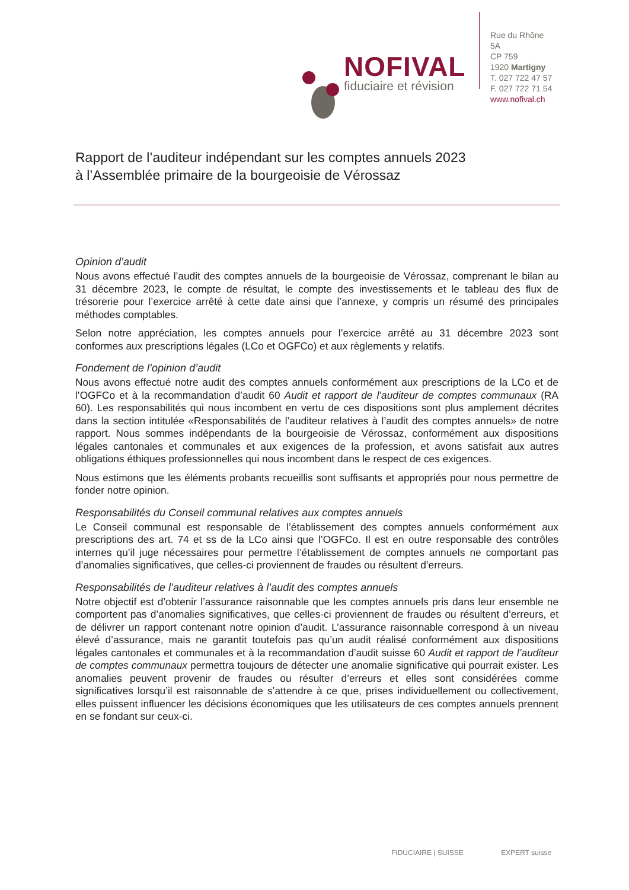NOFIVAL
fiduciaire et révision
Rue du Rhône 5A
CP 759
1920 Martigny
T. 027 722 47 57
F. 027 722 71 54
www.nofival.ch
Rapport de l’auditeur indépendant sur les comptes annuels 2023
à l’Assemblée primaire de la bourgeoisie de Vérossaz
Opinion d’audit
Nous avons effectué l’audit des comptes annuels de la bourgeoisie de Vérossaz, comprenant le bilan au 31 décembre 2023, le compte de résultat, le compte des investissements et le tableau des flux de trésorerie pour l’exercice arrêté à cette date ainsi que l’annexe, y compris un résumé des principales méthodes comptables.
Selon notre appréciation, les comptes annuels pour l’exercice arrêté au 31 décembre 2023 sont conformes aux prescriptions légales (LCo et OGFCo) et aux règlements y relatifs.
Fondement de l’opinion d’audit
Nous avons effectué notre audit des comptes annuels conformément aux prescriptions de la LCo et de l’OGFCo et à la recommandation d’audit 60 Audit et rapport de l’auditeur de comptes communaux (RA 60). Les responsabilités qui nous incombent en vertu de ces dispositions sont plus amplement décrites dans la section intitulée «Responsabilités de l’auditeur relatives à l’audit des comptes annuels» de notre rapport. Nous sommes indépendants de la bourgeoisie de Vérossaz, conformément aux dispositions légales cantonales et communales et aux exigences de la profession, et avons satisfait aux autres obligations éthiques professionnelles qui nous incombent dans le respect de ces exigences.
Nous estimons que les éléments probants recueillis sont suffisants et appropriés pour nous permettre de fonder notre opinion.
Responsabilités du Conseil communal relatives aux comptes annuels
Le Conseil communal est responsable de l’établissement des comptes annuels conformément aux prescriptions des art. 74 et ss de la LCo ainsi que l’OGFCo. Il est en outre responsable des contrôles internes qu’il juge nécessaires pour permettre l’établissement de comptes annuels ne comportant pas d’anomalies significatives, que celles-ci proviennent de fraudes ou résultent d’erreurs.
Responsabilités de l’auditeur relatives à l’audit des comptes annuels
Notre objectif est d’obtenir l’assurance raisonnable que les comptes annuels pris dans leur ensemble ne comportent pas d’anomalies significatives, que celles-ci proviennent de fraudes ou résultent d’erreurs, et de délivrer un rapport contenant notre opinion d’audit. L’assurance raisonnable correspond à un niveau élevé d’assurance, mais ne garantit toutefois pas qu’un audit réalisé conformément aux dispositions légales cantonales et communales et à la recommandation d’audit suisse 60 Audit et rapport de l’auditeur de comptes communaux permettra toujours de détecter une anomalie significative qui pourrait exister. Les anomalies peuvent provenir de fraudes ou résulter d’erreurs et elles sont considérées comme significatives lorsqu’il est raisonnable de s’attendre à ce que, prises individuellement ou collectivement, elles puissent influencer les décisions économiques que les utilisateurs de ces comptes annuels prennent en se fondant sur ceux-ci.
FIDUCIAIRE | SUISSE EXPERT suisse